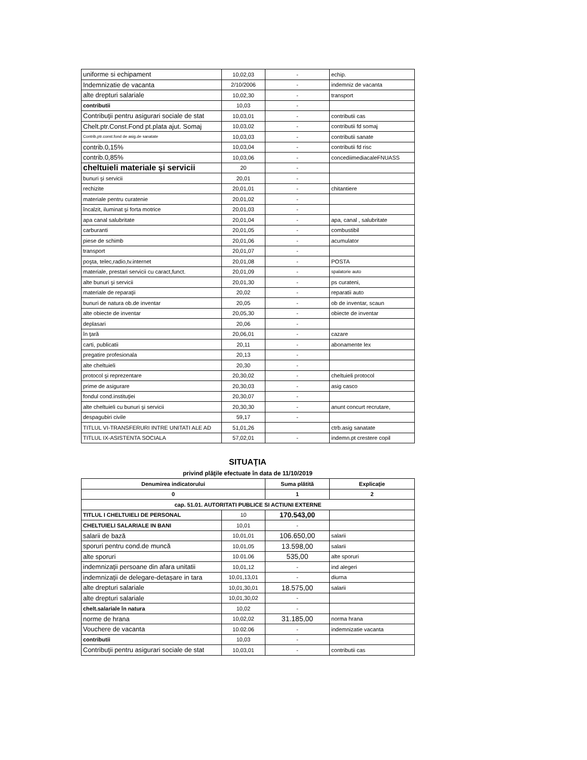| uniforme si echipament | 10,02,03 | - | echip. |
| Indemnizatie de vacanta | 2/10/2006 | - | indemniz de vacanta |
| alte drepturi salariale | 10,02,30 | - | transport |
| contributii | 10,03 | - | |
| Contribuţii pentru asigurari sociale de stat | 10,03,01 | - | contributii cas |
| Chelt.ptr.Const.Fond pt.plata ajut. Somaj | 10,03,02 | - | contributii fd somaj |
| Contrib,ptr.const.fond de asig.de sanatate | 10,03,03 | - | contributii sanate |
| contrib.0,15% | 10,03,04 | - | contributii fd risc |
| contrib.0,85% | 10,03,06 | - | concediimediacaleFNUASS |
| cheltuieli materiale şi servicii | 20 | - | |
| bunuri şi servicii | 20,01 | - | |
| rechizite | 20,01,01 | - | chitantiere |
| materiale pentru curatenie | 20,01,02 | - | |
| încalzit, iluminat şi forta motrice | 20,01,03 | - | |
| apa canal salubritate | 20,01,04 | - | apa, canal , salubritate |
| carburanti | 20,01,05 | - | combustibil |
| piese de schimb | 20,01,06 | - | acumulator |
| transport | 20,01,07 | - | |
| poşta, telec,radio,tv.internet | 20,01,08 | - | POSTA |
| materiale, prestari servicii cu caract,funct. | 20,01,09 | - | spalatorie auto |
| alte bunuri şi servicii | 20,01,30 | - | ps curateni, |
| materiale de reparaţii | 20,02 | - | reparatii auto |
| bunuri de natura ob.de inventar | 20,05 | - | ob de inventar, scaun |
| alte obiecte de inventar | 20,05,30 | - | obiecte de inventar |
| deplasari | 20,06 | - | |
| în ţară | 20,06,01 | - | cazare |
| carti, publicatii | 20,11 | - | abonamente lex |
| pregatire profesionala | 20,13 | - | |
| alte cheltuieli | 20,30 | - | |
| protocol şi reprezentare | 20,30,02 | - | cheltuieli protocol |
| prime de asigurare | 20,30,03 | - | asig casco |
| fondul cond.instituţiei | 20,30,07 | - | |
| alte cheltuieli cu bunuri şi servicii | 20,30,30 | - | anunt concurt recrutare, |
| despagubiri civile | 59,17 | - | |
| TITLUL VI-TRANSFERURI INTRE UNITATI ALE AD | 51,01,26 | | ctrb.asig sanatate |
| TITLUL IX-ASISTENTA SOCIALA | 57,02,01 | - | indemn.pt crestere copil |
SITUAŢIA
privind plăţile efectuate în data de 11/10/2019
| Denumirea indicatorului | | Suma plătită | Explicaţie |
| --- | --- | --- | --- |
| 0 | | 1 | 2 |
| cap. 51.01. AUTORITATI PUBLICE SI ACTIUNI EXTERNE | | | |
| TITLUL I CHELTUIELI DE PERSONAL | 10 | 170.543,00 | |
| CHELTUIELI SALARIALE IN BANI | 10,01 | - | |
| salarii de bază | 10,01,01 | 106.650,00 | salarii |
| sporuri pentru cond.de muncă | 10,01,05 | 13.598,00 | salarii |
| alte sporuri | 10.01.06 | 535,00 | alte sporuri |
| indemnizaţii persoane din afara unitatii | 10,01,12 | - | ind alegeri |
| indemnizaţii de delegare-detaşare in tara | 10,01,13,01 | - | diurna |
| alte drepturi salariale | 10,01,30,01 | 18.575,00 | salarii |
| alte drepturi salariale | 10,01,30,02 | - | |
| chelt.salariale în natura | 10,02 | - | |
| norme de hrana | 10,02,02 | 31.185,00 | norma hrana |
| Vouchere de vacanta | 10.02.06 | - | indemnizatie vacanta |
| contributii | 10,03 | - | |
| Contribuţii pentru asigurari sociale de stat | 10,03,01 | - | contributii cas |